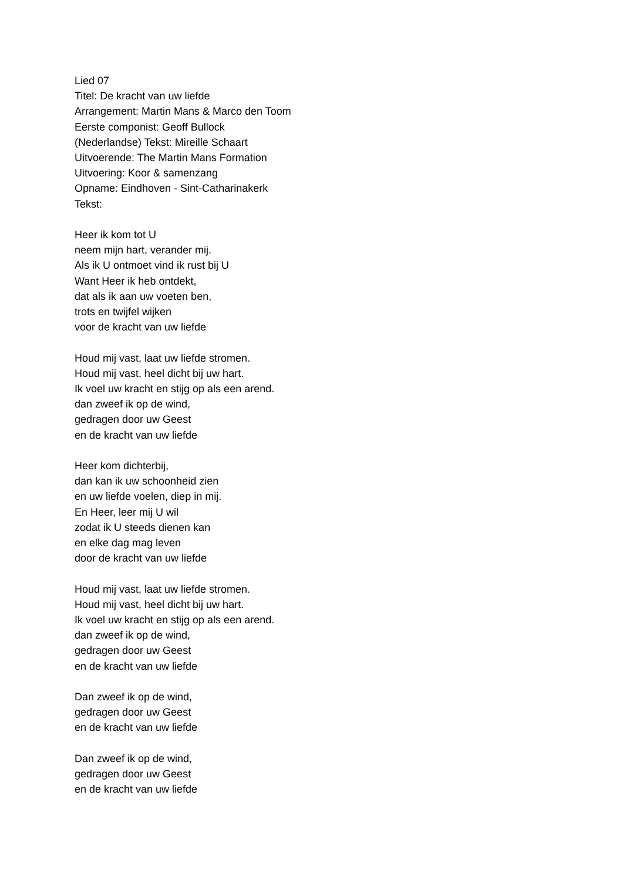Lied 07
Titel: De kracht van uw liefde
Arrangement: Martin Mans & Marco den Toom
Eerste componist: Geoff Bullock
(Nederlandse) Tekst: Mireille Schaart
Uitvoerende: The Martin Mans Formation
Uitvoering: Koor & samenzang
Opname: Eindhoven - Sint-Catharinakerk
Tekst:
Heer ik kom tot U
neem mijn hart, verander mij.
Als ik U ontmoet vind ik rust bij U
Want Heer ik heb ontdekt,
dat als ik aan uw voeten ben,
trots en twijfel wijken
voor de kracht van uw liefde
Houd mij vast, laat uw liefde stromen.
Houd mij vast, heel dicht bij uw hart.
Ik voel uw kracht en stijg op als een arend.
dan zweef ik op de wind,
gedragen door uw Geest
en de kracht van uw liefde
Heer kom dichterbij,
dan kan ik uw schoonheid zien
en uw liefde voelen, diep in mij.
En Heer, leer mij U wil
zodat ik U steeds dienen kan
en elke dag mag leven
door de kracht van uw liefde
Houd mij vast, laat uw liefde stromen.
Houd mij vast, heel dicht bij uw hart.
Ik voel uw kracht en stijg op als een arend.
dan zweef ik op de wind,
gedragen door uw Geest
en de kracht van uw liefde
Dan zweef ik op de wind,
gedragen door uw Geest
en de kracht van uw liefde
Dan zweef ik op de wind,
gedragen door uw Geest
en de kracht van uw liefde